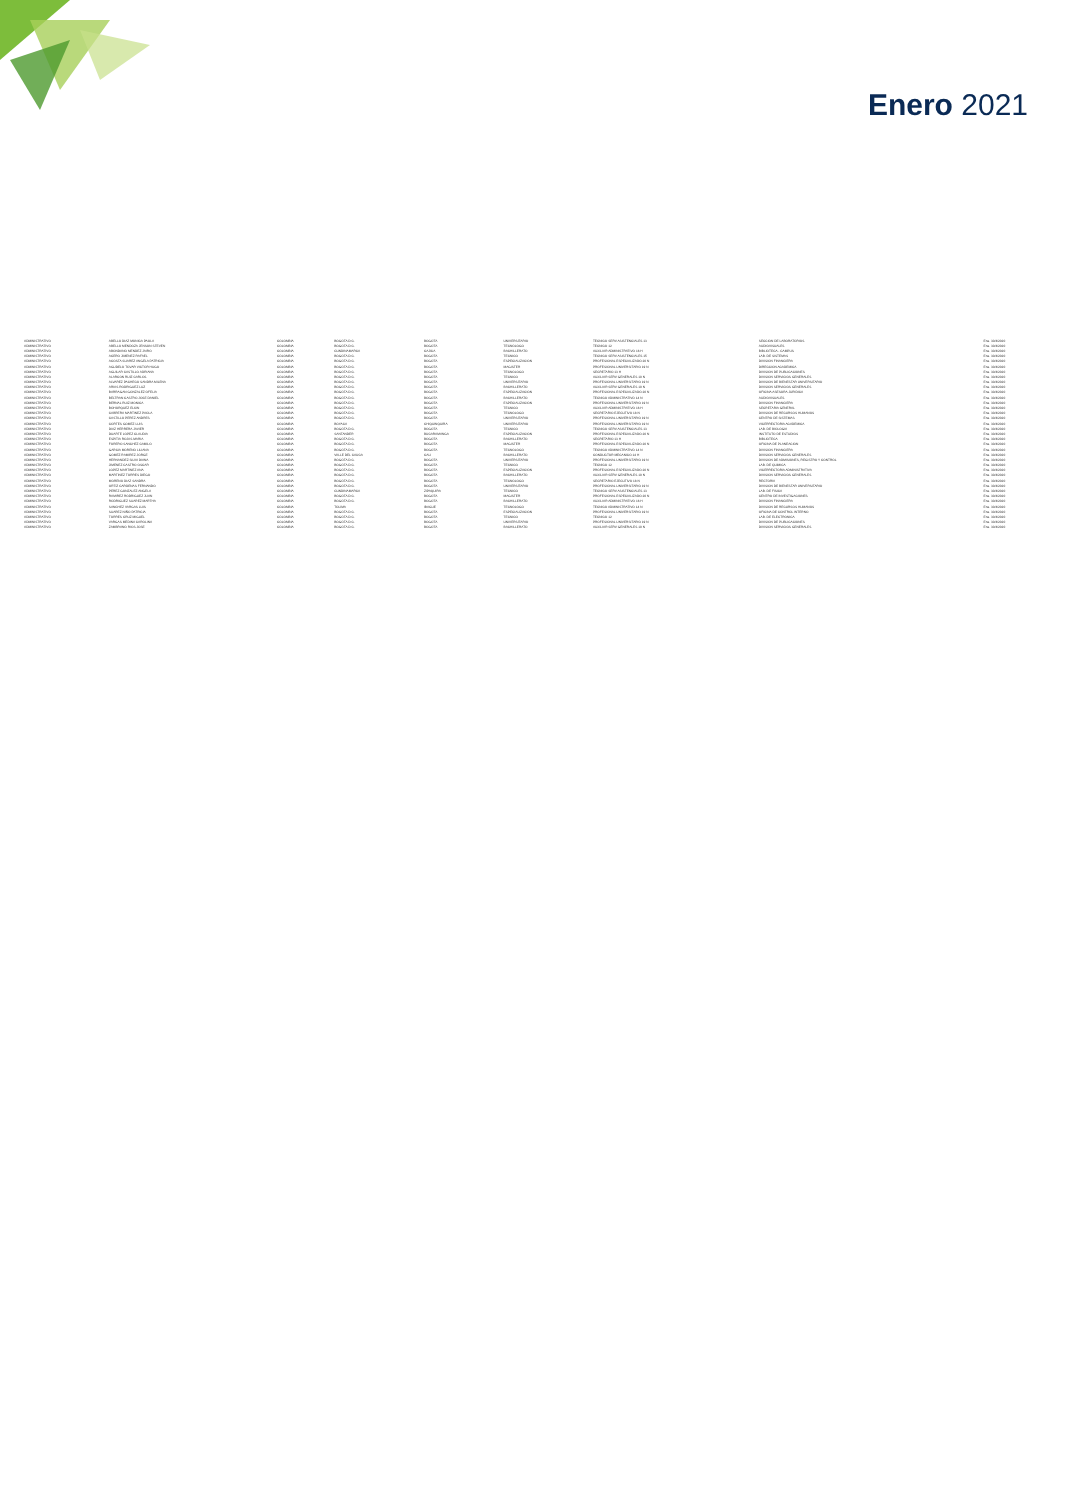Enero 2021
| ADMINISTRATIVO | ABELLO DIAZ MONICA PAOLA | COLOMBIA | BOGOTA D.C. | BOGOTA | UNIVERSITARIO | TECNICO SERV ASISTENCIALES 13 | SECCION DE LABORATORIOS | Ene. 30/4/2020 |
| ADMINISTRATIVO | ABELLO MENDOZA JENSON STEVEN | COLOMBIA | BOGOTA D.C. | BOGOTA | TECNOLOGO | TECNICO 12 | AUDIOVISUALES | Ene. 30/4/2020 |
| ADMINISTRATIVO | ABONDANO MENDEZ JAIRO | COLOMBIA | CUNDINAMARCA | CAJICA | BACHILLERATO | AUXILIAR ADMINISTRATIVO 16 H | BIBLIOTECA - CAMPUS | Ene. 30/4/2020 |
| ADMINISTRATIVO | ACERO JIMENEZ RAFAEL | COLOMBIA | BOGOTA D.C. | BOGOTA | TECNICO | TECNICO SERV ASISTENCIALES 15 | LAB. DE SISTEMAS | Ene. 30/4/2020 |
| ADMINISTRATIVO | ACOSTA SUAREZ ANGELA PATRICIA | COLOMBIA | BOGOTA D.C. | BOGOTA | ESPECIALIZACION | PROFESIONAL ESPECIALIZADO 20 N | DIVISION FINANCIERA | Ene. 30/4/2020 |
| ADMINISTRATIVO | AGUDELO TOVAR VICTOR HUGO | COLOMBIA | BOGOTA D.C. | BOGOTA | MAGISTER | PROFESIONAL UNIVERSITARIO 19 N | DIRECCION ACADEMICA | Ene. 30/4/2020 |
| ADMINISTRATIVO | AGUILAR CASTILLO ADRIANA | COLOMBIA | BOGOTA D.C. | BOGOTA | TECNOLOGO | SECRETARIO 13 H | DIVISION DE PUBLICACIONES | Ene. 30/4/2020 |
| ADMINISTRATIVO | ALARCON RUIZ CARLOS | COLOMBIA | BOGOTA D.C. | BOGOTA | TECNICO | AUXILIAR SERV GENERALES 10 N | DIVISION SERVICIOS GENERALES | Ene. 30/4/2020 |
| ADMINISTRATIVO | ALVAREZ PACHECO SANDRA MILENA | COLOMBIA | BOGOTA D.C. | BOGOTA | UNIVERSITARIO | PROFESIONAL UNIVERSITARIO 19 N | DIVISION DE BIENESTAR UNIVERSITARIO | Ene. 30/4/2020 |
| ADMINISTRATIVO | ARIAS RODRIGUEZ LUZ | COLOMBIA | BOGOTA D.C. | BOGOTA | BACHILLERATO | AUXILIAR SERV GENERALES 10 N | DIVISION SERVICIOS GENERALES | Ene. 30/4/2020 |
| ADMINISTRATIVO | BARRAGAN GONZALEZ OFELIA | COLOMBIA | BOGOTA D.C. | BOGOTA | ESPECIALIZACION | PROFESIONAL ESPECIALIZADO 20 N | OFICINA ASESORA JURIDICA | Ene. 30/4/2020 |
| ADMINISTRATIVO | BELTRAN CASTRO JOSE DANIEL | COLOMBIA | BOGOTA D.C. | BOGOTA | BACHILLERATO | TECNICO ADMINISTRATIVO 14 N | AUDIOVISUALES | Ene. 30/4/2020 |
| ADMINISTRATIVO | BERNAL RUIZ MONICA | COLOMBIA | BOGOTA D.C. | BOGOTA | ESPECIALIZACION | PROFESIONAL UNIVERSITARIO 19 N | DIVISION FINANCIERA | Ene. 30/4/2020 |
| ADMINISTRATIVO | BOHORQUEZ ELKIN | COLOMBIA | BOGOTA D.C. | BOGOTA | TECNICO | AUXILIAR ADMINISTRATIVO 16 H | SECRETARIA GENERAL | Ene. 30/4/2020 |
| ADMINISTRATIVO | CABRERA MARTINEZ PAOLA | COLOMBIA | BOGOTA D.C. | BOGOTA | TECNOLOGO | SECRETARIO EJECUTIVO 18 N | DIVISION DE RECURSOS HUMANOS | Ene. 30/4/2020 |
| ADMINISTRATIVO | CASTILLO PEREZ ANDRES | COLOMBIA | BOGOTA D.C. | BOGOTA | UNIVERSITARIO | PROFESIONAL UNIVERSITARIO 19 N | CENTRO DE SISTEMAS | Ene. 30/4/2020 |
| ADMINISTRATIVO | CORTES GOMEZ LUIS | COLOMBIA | BOYACA | CHIQUINQUIRA | UNIVERSITARIO | PROFESIONAL UNIVERSITARIO 19 N | VICERRECTORIA ACADEMICA | Ene. 30/4/2020 |
| ADMINISTRATIVO | DIAZ HERRERA JAVIER | COLOMBIA | BOGOTA D.C. | BOGOTA | TECNICO | TECNICO SERV ASISTENCIALES 13 | LAB. DE BIOLOGIA | Ene. 30/4/2020 |
| ADMINISTRATIVO | DUARTE LOPEZ CLAUDIA | COLOMBIA | SANTANDER | BUCARAMANGA | ESPECIALIZACION | PROFESIONAL ESPECIALIZADO 20 N | INSTITUTO DE ESTUDIOS | Ene. 30/4/2020 |
| ADMINISTRATIVO | ESPITIA ROJAS MARIA | COLOMBIA | BOGOTA D.C. | BOGOTA | BACHILLERATO | SECRETARIO 13 H | BIBLIOTECA | Ene. 30/4/2020 |
| ADMINISTRATIVO | FORERO SANCHEZ CAMILO | COLOMBIA | BOGOTA D.C. | BOGOTA | MAGISTER | PROFESIONAL ESPECIALIZADO 20 N | OFICINA DE PLANEACION | Ene. 30/4/2020 |
| ADMINISTRATIVO | GARCIA MORENO LILIANA | COLOMBIA | BOGOTA D.C. | BOGOTA | TECNOLOGO | TECNICO ADMINISTRATIVO 14 N | DIVISION FINANCIERA | Ene. 30/4/2020 |
| ADMINISTRATIVO | GOMEZ RAMIREZ JORGE | COLOMBIA | VALLE DEL CAUCA | CALI | BACHILLERATO | CONDUCTOR MECANICO 14 H | DIVISION SERVICIOS GENERALES | Ene. 30/4/2020 |
| ADMINISTRATIVO | HERNANDEZ SILVA DIANA | COLOMBIA | BOGOTA D.C. | BOGOTA | UNIVERSITARIO | PROFESIONAL UNIVERSITARIO 19 N | DIVISION DE ADMISIONES, REGISTRO Y CONTROL | Ene. 30/4/2020 |
| ADMINISTRATIVO | JIMENEZ CASTRO OSCAR | COLOMBIA | BOGOTA D.C. | BOGOTA | TECNICO | TECNICO 12 | LAB. DE QUIMICA | Ene. 30/4/2020 |
| ADMINISTRATIVO | LOPEZ MARTINEZ ANA | COLOMBIA | BOGOTA D.C. | BOGOTA | ESPECIALIZACION | PROFESIONAL ESPECIALIZADO 20 N | VICERRECTORIA ADMINISTRATIVA | Ene. 30/4/2020 |
| ADMINISTRATIVO | MARTINEZ TORRES DIEGO | COLOMBIA | BOGOTA D.C. | BOGOTA | BACHILLERATO | AUXILIAR SERV GENERALES 10 N | DIVISION SERVICIOS GENERALES | Ene. 30/4/2020 |
| ADMINISTRATIVO | MORENO DIAZ SANDRA | COLOMBIA | BOGOTA D.C. | BOGOTA | TECNOLOGO | SECRETARIO EJECUTIVO 18 N | RECTORIA | Ene. 30/4/2020 |
| ADMINISTRATIVO | ORTIZ CARDENAS FERNANDO | COLOMBIA | BOGOTA D.C. | BOGOTA | UNIVERSITARIO | PROFESIONAL UNIVERSITARIO 19 N | DIVISION DE BIENESTAR UNIVERSITARIO | Ene. 30/4/2020 |
| ADMINISTRATIVO | PEREZ GONZALEZ ANGELA | COLOMBIA | CUNDINAMARCA | ZIPAQUIRA | TECNICO | TECNICO SERV ASISTENCIALES 13 | LAB. DE FISICA | Ene. 30/4/2020 |
| ADMINISTRATIVO | RAMIREZ RODRIGUEZ JUAN | COLOMBIA | BOGOTA D.C. | BOGOTA | MAGISTER | PROFESIONAL ESPECIALIZADO 20 N | CENTRO DE INVESTIGACIONES | Ene. 30/4/2020 |
| ADMINISTRATIVO | RODRIGUEZ SUAREZ MARTHA | COLOMBIA | BOGOTA D.C. | BOGOTA | BACHILLERATO | AUXILIAR ADMINISTRATIVO 16 H | DIVISION FINANCIERA | Ene. 30/4/2020 |
| ADMINISTRATIVO | SANCHEZ VARGAS LUIS | COLOMBIA | TOLIMA | IBAGUE | TECNOLOGO | TECNICO ADMINISTRATIVO 14 N | DIVISION DE RECURSOS HUMANOS | Ene. 30/4/2020 |
| ADMINISTRATIVO | SUAREZ NIÑO PATRICIA | COLOMBIA | BOGOTA D.C. | BOGOTA | ESPECIALIZACION | PROFESIONAL UNIVERSITARIO 19 N | OFICINA DE CONTROL INTERNO | Ene. 30/4/2020 |
| ADMINISTRATIVO | TORRES CRUZ MIGUEL | COLOMBIA | BOGOTA D.C. | BOGOTA | TECNICO | TECNICO 12 | LAB. DE ELECTRONICA | Ene. 30/4/2020 |
| ADMINISTRATIVO | VARGAS MEDINA CAROLINA | COLOMBIA | BOGOTA D.C. | BOGOTA | UNIVERSITARIO | PROFESIONAL UNIVERSITARIO 19 N | DIVISION DE PUBLICACIONES | Ene. 30/4/2020 |
| ADMINISTRATIVO | ZAMBRANO RIOS JOSE | COLOMBIA | BOGOTA D.C. | BOGOTA | BACHILLERATO | AUXILIAR SERV GENERALES 10 N | DIVISION SERVICIOS GENERALES | Ene. 30/4/2020 |